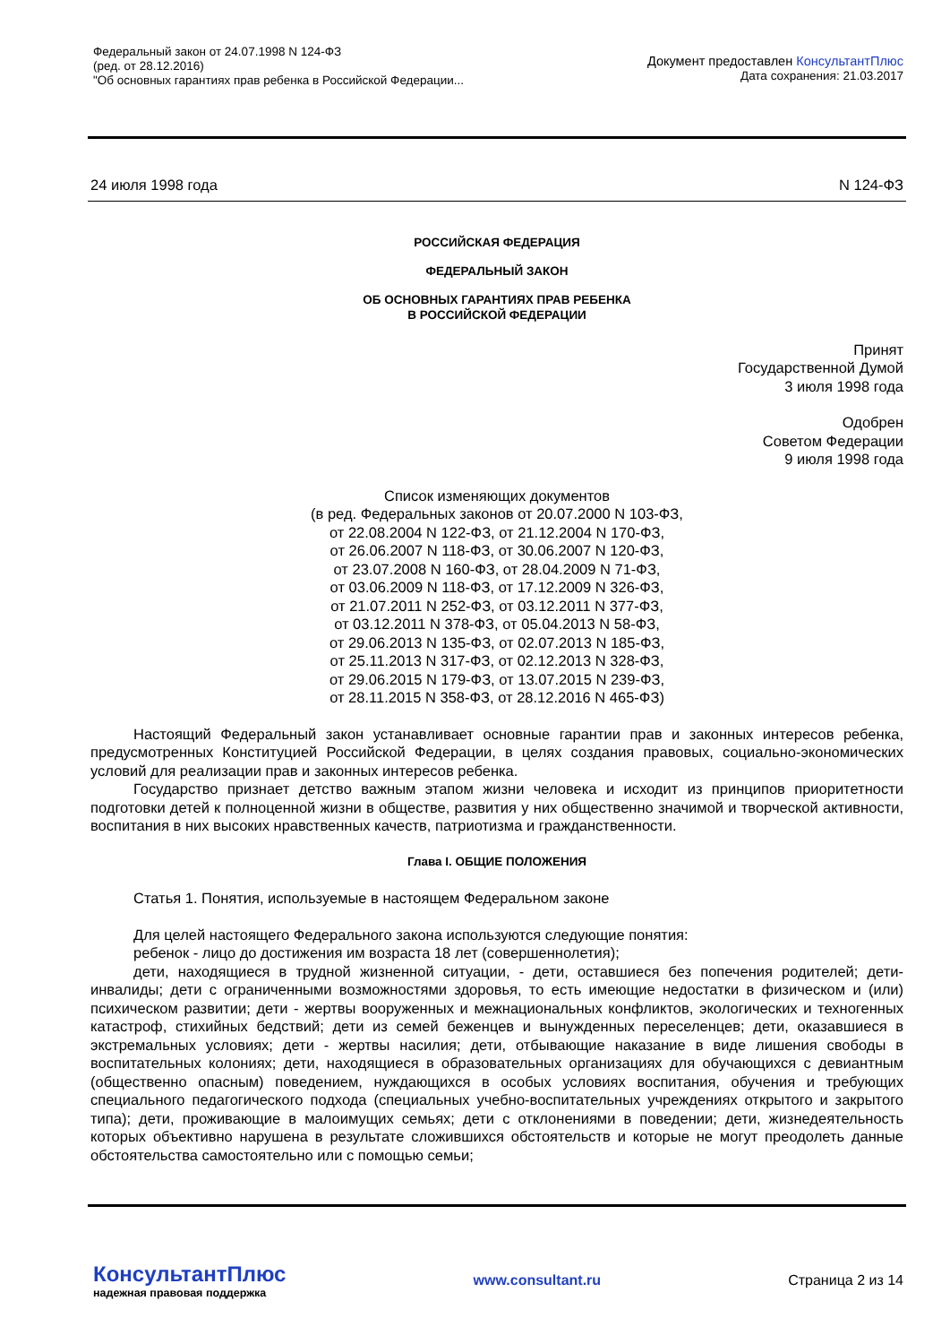Федеральный закон от 24.07.1998 N 124-ФЗ
(ред. от 28.12.2016)
"Об основных гарантиях прав ребенка в Российской Федерации...
Документ предоставлен КонсультантПлюс
Дата сохранения: 21.03.2017
24 июля 1998 года N 124-ФЗ
РОССИЙСКАЯ ФЕДЕРАЦИЯ
ФЕДЕРАЛЬНЫЙ ЗАКОН
ОБ ОСНОВНЫХ ГАРАНТИЯХ ПРАВ РЕБЕНКА
В РОССИЙСКОЙ ФЕДЕРАЦИИ
Принят
Государственной Думой
3 июля 1998 года
Одобрен
Советом Федерации
9 июля 1998 года
Список изменяющих документов
(в ред. Федеральных законов от 20.07.2000 N 103-ФЗ,
от 22.08.2004 N 122-ФЗ, от 21.12.2004 N 170-ФЗ,
от 26.06.2007 N 118-ФЗ, от 30.06.2007 N 120-ФЗ,
от 23.07.2008 N 160-ФЗ, от 28.04.2009 N 71-ФЗ,
от 03.06.2009 N 118-ФЗ, от 17.12.2009 N 326-ФЗ,
от 21.07.2011 N 252-ФЗ, от 03.12.2011 N 377-ФЗ,
от 03.12.2011 N 378-ФЗ, от 05.04.2013 N 58-ФЗ,
от 29.06.2013 N 135-ФЗ, от 02.07.2013 N 185-ФЗ,
от 25.11.2013 N 317-ФЗ, от 02.12.2013 N 328-ФЗ,
от 29.06.2015 N 179-ФЗ, от 13.07.2015 N 239-ФЗ,
от 28.11.2015 N 358-ФЗ, от 28.12.2016 N 465-ФЗ)
Настоящий Федеральный закон устанавливает основные гарантии прав и законных интересов ребенка, предусмотренных Конституцией Российской Федерации, в целях создания правовых, социально-экономических условий для реализации прав и законных интересов ребенка.
Государство признает детство важным этапом жизни человека и исходит из принципов приоритетности подготовки детей к полноценной жизни в обществе, развития у них общественно значимой и творческой активности, воспитания в них высоких нравственных качеств, патриотизма и гражданственности.
Глава I. ОБЩИЕ ПОЛОЖЕНИЯ
Статья 1. Понятия, используемые в настоящем Федеральном законе
Для целей настоящего Федерального закона используются следующие понятия:
ребенок - лицо до достижения им возраста 18 лет (совершеннолетия);
дети, находящиеся в трудной жизненной ситуации, - дети, оставшиеся без попечения родителей; дети-инвалиды; дети с ограниченными возможностями здоровья, то есть имеющие недостатки в физическом и (или) психическом развитии; дети - жертвы вооруженных и межнациональных конфликтов, экологических и техногенных катастроф, стихийных бедствий; дети из семей беженцев и вынужденных переселенцев; дети, оказавшиеся в экстремальных условиях; дети - жертвы насилия; дети, отбывающие наказание в виде лишения свободы в воспитательных колониях; дети, находящиеся в образовательных организациях для обучающихся с девиантным (общественно опасным) поведением, нуждающихся в особых условиях воспитания, обучения и требующих специального педагогического подхода (специальных учебно-воспитательных учреждениях открытого и закрытого типа); дети, проживающие в малоимущих семьях; дети с отклонениями в поведении; дети, жизнедеятельность которых объективно нарушена в результате сложившихся обстоятельств и которые не могут преодолеть данные обстоятельства самостоятельно или с помощью семьи;
КонсультантПлюс
надежная правовая поддержка
www.consultant.ru Страница 2 из 14